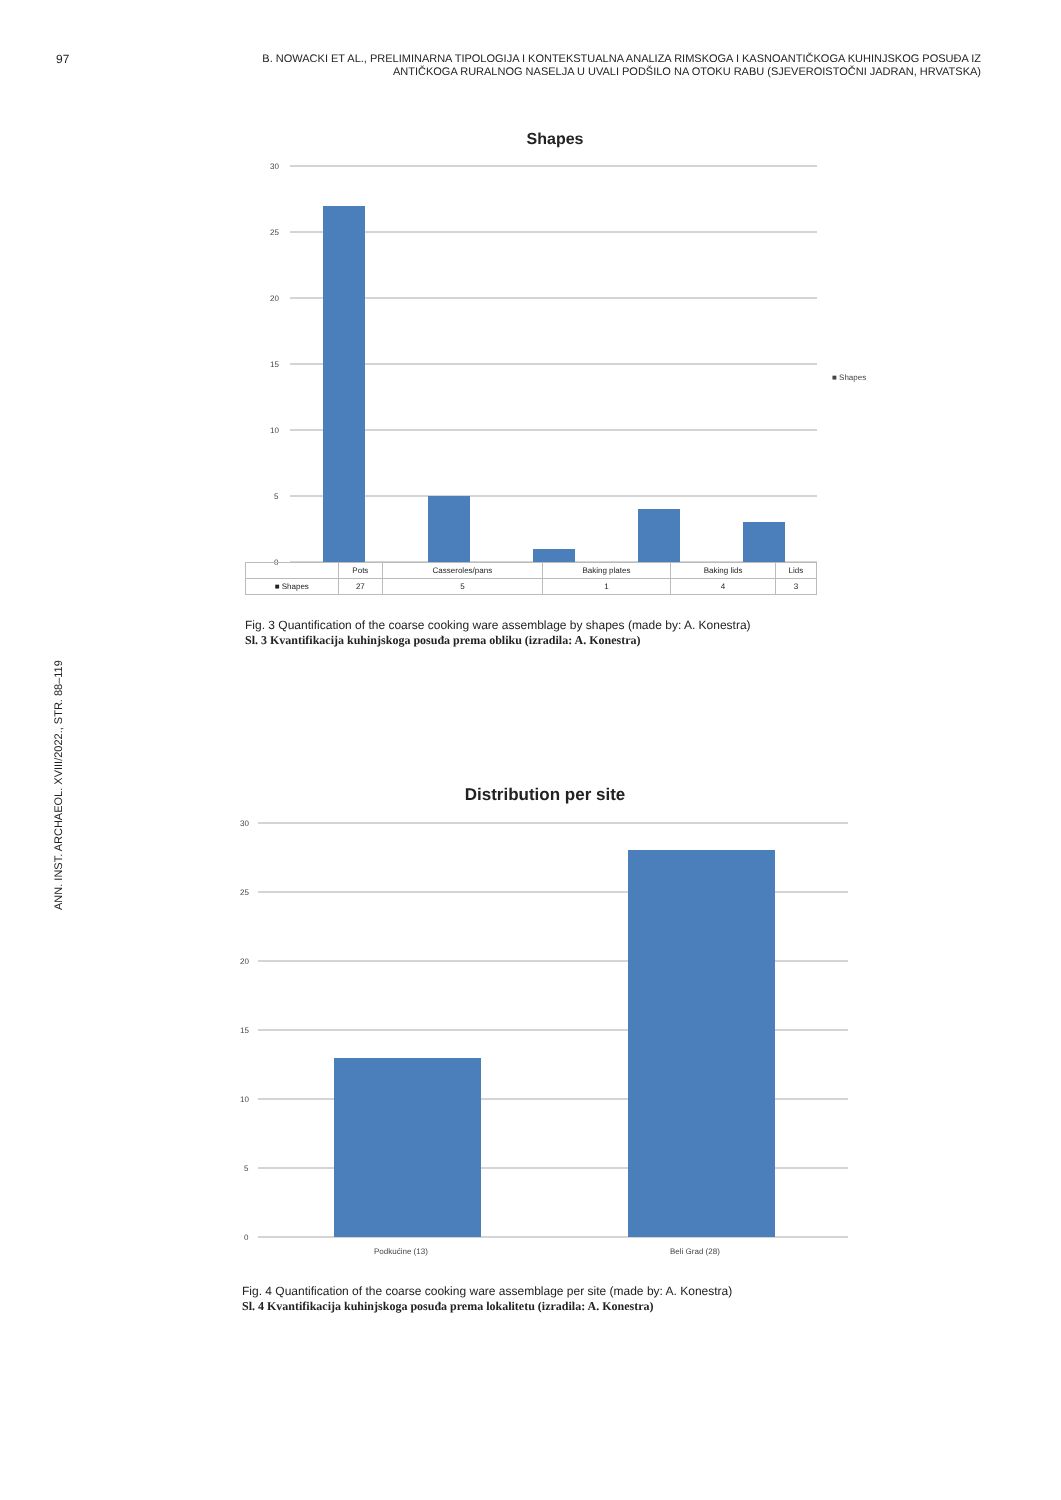97
B. NOWACKI ET AL., PRELIMINARNA TIPOLOGIJA I KONTEKSTUALNA ANALIZA RIMSKOGA I KASNOANTIČKOGA KUHINJSKOG POSUĐA IZ ANTIČKOGA RURALNOG NASELJA U UVALI PODŠILO NA OTOKU RABU (SJEVEROISTOČNI JADRAN, HRVATSKA)
ANN. INST. ARCHAEOL. XVIII/2022., STR. 88–119
Shapes
30
25
20
15
10
5
0
■ Shapes
| | Pots | Casseroles/pans | Baking plates | Baking lids | Lids |
| --- | --- | --- | --- | --- | --- |
| ■ Shapes | 27 | 5 | 1 | 4 | 3 |
Fig. 3 Quantification of the coarse cooking ware assemblage by shapes (made by: A. Konestra)
Sl. 3 Kvantifikacija kuhinjskoga posuđa prema obliku (izradila: A. Konestra)
Distribution per site
30
25
20
15
10
5
0
Podkućine (13) Beli Grad (28)
Fig. 4 Quantification of the coarse cooking ware assemblage per site (made by: A. Konestra)
Sl. 4 Kvantifikacija kuhinjskoga posuđa prema lokalitetu (izradila: A. Konestra)